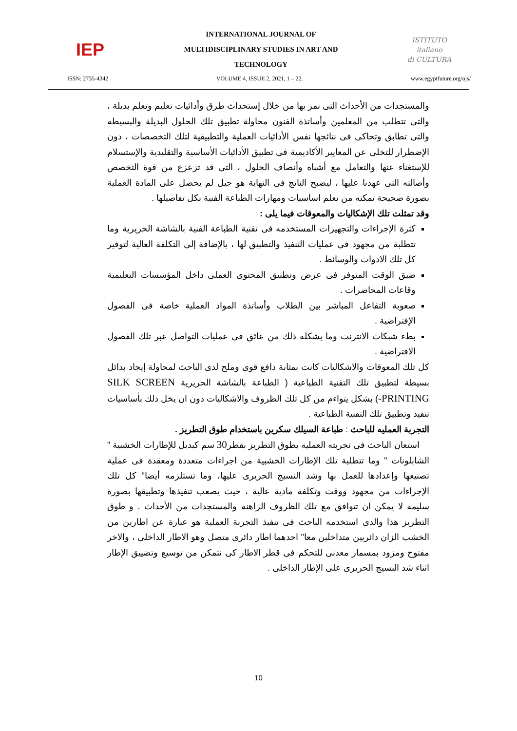IEP
INTERNATIONAL JOURNAL OF
MULTIDISCIPLINARY STUDIES IN ART AND
TECHNOLOGY
ISTITUTO
italiano
di CULTURA
ISSN: 2735-4342 VOLUME 4, ISSUE 2, 2021, 1 – 22. www.egyptfuture.org/ojs/
والمستجدات من الأحداث التى نمر بها من خلال إستحداث طرق وأدائيات تعليم وتعلم بديلة ، والتى تتطلب من المعلمين وأساتذة الفنون محاولة تطبيق تلك الحلول البديلة والبسيطه والتى تطابق وتحاكى فى نتائجها نفس الأدائيات العملية والتطبيقية لتلك التخصصات ، دون الإضطرار للتخلى عن المعايير الأكاديمية فى تطبيق الأدائيات الأساسية والتقليدية والإستسلام للإستغناء عنها والتعامل مع أشباه وأنصاف الحلول ، التى قد تزعزع من قوة التخصص وأصالته التى عهدنا عليها ، ليصبح الناتج فى النهاية هو جيل لم يحصل على المادة العملية بصورة صحيحة تمكنه من تعلم اساسيات ومهارات الطباعة الفنية بكل تفاصيلها .
وقد تمثلت تلك الإشكاليات والمعوقات فيما يلى :
كثرة الإجراءات والتجهيزات المستخدمه فى تقنية الطباعة الفنية بالشاشة الحريرية وما تتطلبة من مجهود فى عمليات التنفيذ والتطبيق لها ، بالإضافة إلى التكلفة العالية لتوفير كل تلك الادوات والوسائط .
ضيق الوقت المتوفر فى عرض وتطبيق المحتوى العملى داخل المؤسسات التعليمية وقاعات المحاضرات .
صعوبة التفاعل المباشر بين الطلاب وأساتذة المواد العملية خاصة فى الفصول الإفتراضية .
بطء شبكات الانترنت وما يشكله ذلك من عائق فى عمليات التواصل عبر تلك الفصول الافتراضية .
كل تلك المعوقات والاشكاليات كانت بمثابة دافع قوى وملح لدى الباحث لمحاولة إيجاد بدائل بسيطة لتطبيق تلك التقنية الطباعية ( الطباعة بالشاشة الحريرية SILK SCREEN PRINTING-) بشكل يتواءم من كل تلك الظروف والاشكاليات دون ان يخل ذلك بأساسيات تنفيذ وتطبيق تلك التقنية الطباعية .
التجربة العمليه للباحث : طباعة السيلك سكرين باستخدام طوق التطريز .
استعان الباحث فى تجربته العمليه بطوق التطريز بقطر30 سم كبديل للإطارات الخشبية " الشابلونات " وما تتطلبة تلك الإطارات الخشبية من اجراءات متعددة ومعقدة فى عملية تصنيعها وإعدادها للعمل بها وشد النسيج الحريرى عليها، وما تستلزمه أيضا" كل تلك الإجراءات من مجهود ووقت وتكلفة مادية عالية ، حيث يصعب تنفيذها وتطبيقها بصورة سليمه لا يمكن ان تتوافق مع تلك الظروف الراهنه والمستجدات من الأحداث . و طوق التطريز هذا والذى استخدمه الباحث فى تنفيذ التجربة العملية هو عبارة عن اطارين من الخشب الزان دائريين متداخلين معا" احدهما اطار دائرى متصل وهو الاطار الداخلى ، والاخر مفتوح ومزود بمسمار معدنى للتحكم فى قطر الاطار كى نتمكن من توسيع وتضييق الإطار اثناء شد النسيج الحريرى على الإطار الداخلى .
10